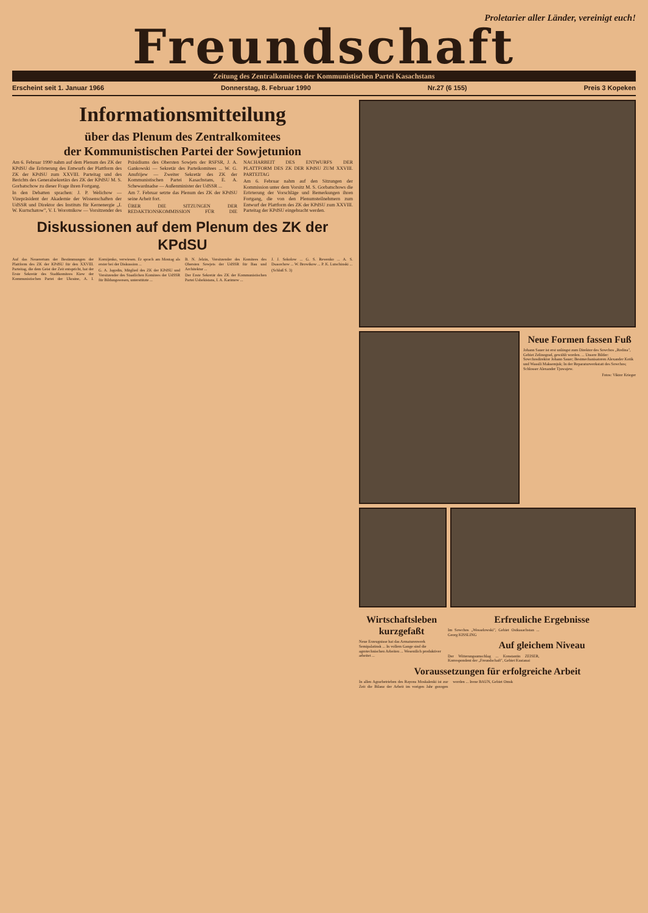Proletarier aller Länder, vereinigt euch!
Freundschaft
Zeitung des Zentralkomitees der Kommunistischen Partei Kasachstans
Erscheint seit 1. Januar 1966 Donnerstag, 8. Februar 1990 Nr.27 (6 155) Preis 3 Kopeken
Informationsmitteilung
über das Plenum des Zentralkomitees
der Kommunistischen Partei der Sowjetunion
Am 6. Februar 1990 nahm auf dem Plenum des ZK der KPdSU die Erörterung des Entwurfs der Plattform des ZK der KPdSU zum XXVIII. Parteitag und des Berichts des Generalsekretärs des ZK der KPdSU M. S. Gorbatschow zu dieser Frage ihren Fortgang.
In den Debatten sprachen: J. P. Welichow — Vizepräsident der Akademie der Wissenschaften der UdSSR und Direktor des Instituts für Kernenergie „I. W. Kurtschatow", V. I. Worotnikow — Vorsitzender des Präsidiums des Obersten Sowjets der RSFSR, J. A. Gankowski — Sekretär des Parteikomitees ... W. G. Anufrijew — Zweiter Sekretär des ZK der Kommunistischen Partei Kasachstans, E. A. Schewardnadse — Außenminister der UdSSR ...
Am 7. Februar setzte das Plenum des ZK der KPdSU seine Arbeit fort.
ÜBER DIE SITZUNGEN DER REDAKTIONSKOMMISSION FÜR DIE NACHARBEIT DES ENTWURFS DER PLATTFORM DES ZK DER KPdSU ZUM XXVIII. PARTEITAG
Am 6. Februar nahm auf den Sitzungen der Kommission unter dem Vorsitz M. S. Gorbatschows die Erörterung der Vorschläge und Bemerkungen ihren Fortgang, die von den Plenumsteilnehmern zum Entwurf der Plattform des ZK der KPdSU zum XXVIII. Parteitag der KPdSU eingebracht werden.
Diskussionen auf dem Plenum des ZK der KPdSU
Auf das Neuerertum der Bestimmungen der Plattform des ZK der KPdSU für den XXVIII. Parteitag, die dem Geist der Zeit entspricht, hat der Erste Sekretär des Stadtkomitees Kiew der Kommunistischen Partei der Ukraine, A. I. Kornijenko, verwiesen. Er sprach am Montag als erster bei der Diskussion ...
G. A. Jagodin, Mitglied des ZK der KPdSU und Vorsitzender des Staatlichen Komitees der UdSSR für Bildungswesen, unterstützte ...
B. N. Jelzin, Vorsitzender des Komitees des Obersten Sowjets der UdSSR für Bau und Architektur ...
Der Erste Sekretär des ZK der Kommunistischen Partei Usbekistans, I. A. Karimow ...
J. J. Sokolow ... G. S. Rewenko ... A. S. Dsasochow ... W. Browikow ... P. K. Lutschinski ...
(Schluß S. 3)
Neue Formen fassen Fuß
Johann Sauer ist erst unlängst zum Direktor des Sowchos „Rodina", Gebiet Zelinograd, gewählt worden. ... Unsere Bilder: Sowchosdirektor Johann Sauer; Bestmechanisatoren Alexander Kotik und Wassili Maksemjuk; In der Reparaturwerkstatt des Sowchos; Schlosser Alexander Tjuwajew.
Fotos: Viktor Krieger
Wirtschaftsleben kurzgefaßt
Neue Erzeugnisse hat das Armaturenwerk Semipalatinsk ... In vollem Gange sind die agrotechnischen Arbeiten ... Wesentlich produktiver arbeitet ...
Erfreuliche Ergebnisse
Im Sowchos „Wesselowski", Gebiet Ostkasachstan ... Georg KISSLING
Auf gleichem Niveau
Der Witterungsumschlag ... Konstantin ZEISER, Korrespondent der „Freundschaft", Gebiet Kustanai
Voraussetzungen für erfolgreiche Arbeit
In allen Agrarbetrieben des Rayons Moskalenki ist zur Zeit die Bilanz der Arbeit im vorigen Jahr gezogen worden ... Irene BAUN, Gebiet Omsk